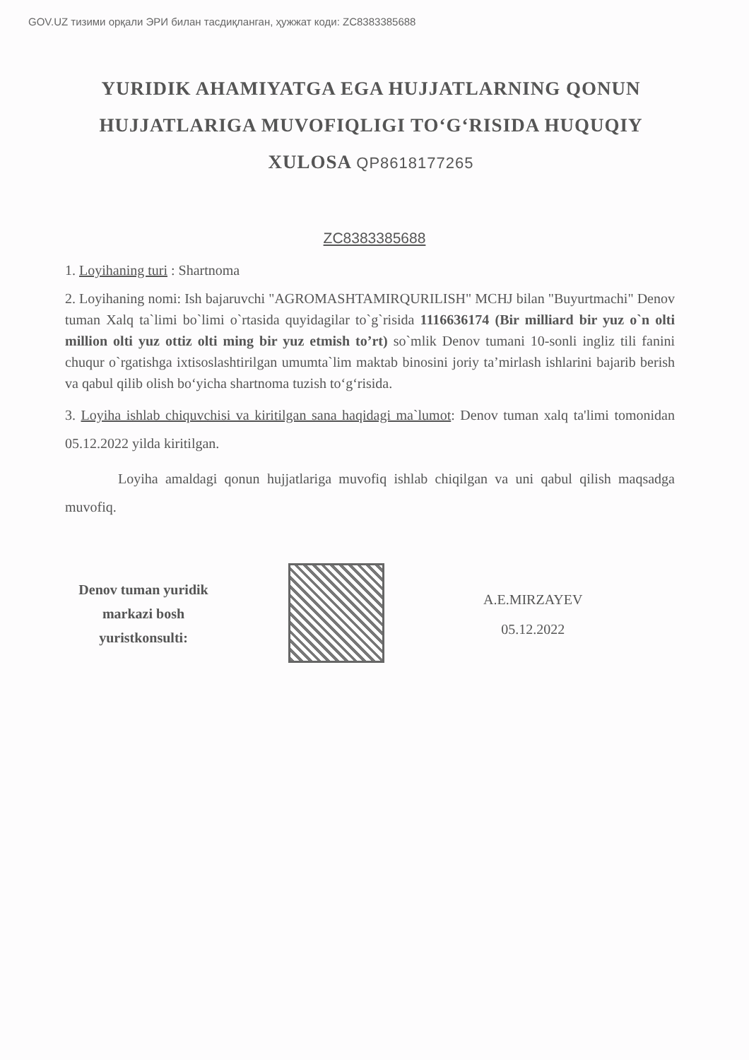GOV.UZ тизими орқали ЭРИ билан тасдиқланган, ҳужжат коди: ZC8383385688
YURIDIK AHAMIYATGA EGA HUJJATLARNING QONUN HUJJATLARIGA MUVOFIQLIGI TO‘G‘RISIDA HUQUQIY XULOSA QP8618177265
ZC8383385688
1. Loyihaning turi : Shartnoma
2. Loyihaning nomi: Ish bajaruvchi "AGROMASHTAMIRQURILISH" MCHJ bilan "Buyurtmachi" Denov tuman Xalq ta`limi bo`limi o`rtasida quyidagilar to`g`risida 1116636174 (Bir milliard bir yuz o`n olti million olti yuz ottiz olti ming bir yuz etmish to’rt) so`mlik Denov tumani 10-sonli ingliz tili fanini chuqur o`rgatishga ixtisoslashtirilgan umumta`lim maktab binosini joriy ta’mirlash ishlarini bajarib berish va qabul qilib olish bo‘yicha shartnoma tuzish to‘g‘risida.
3. Loyiha ishlab chiquvchisi va kiritilgan sana haqidagi ma`lumot: Denov tuman xalq ta'limi tomonidan 05.12.2022 yilda kiritilgan.
Loyiha amaldagi qonun hujjatlariga muvofiq ishlab chiqilgan va uni qabul qilish maqsadga muvofiq.
Denov tuman yuridik markazi bosh yuristkonsulti:
A.E.MIRZAYEV
05.12.2022